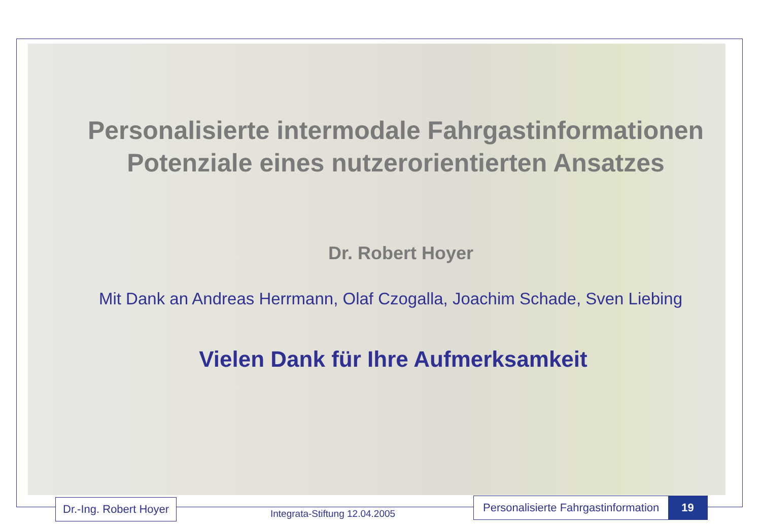Personalisierte intermodale Fahrgastinformationen
Potenziale eines nutzerorientierten Ansatzes
Dr. Robert Hoyer
Mit Dank an Andreas Herrmann, Olaf Czogalla, Joachim Schade, Sven Liebing
Vielen Dank für Ihre Aufmerksamkeit
Dr.-Ing. Robert Hoyer
Integrata-Stiftung 12.04.2005
Personalisierte Fahrgastinformation 19